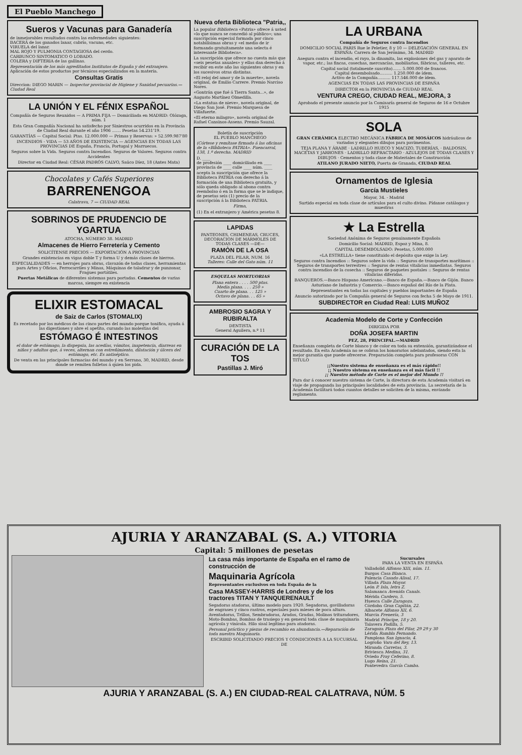El Pueblo Manchego
Sueros y Vacunas para Ganadería
de inmejorables resultados contra las enfermedades siguientes:
BACERA de los ganados lanar, cabrío, vacuno, etc.
VIRUELA del lanar.
MAL ROJO Y PULMONIA CONTAGIOSA del cerdo.
CARBUNCO SINTOMATICO O LOBADO.
COLERA y DIFTERIA de las gallinas.
Representación de los más agreditados Institutos de España y del extranjero. Aplicación de estos productos por técnicos especializados en la materia.
Consultas Gratis
Direccion: DIEGO MARIN — Inspector provincial de Higiene y Sanidad pecuarias.—Ciudad Real
LA UNIÓN Y EL FÉNIX ESPAÑOL
Compañía de Seguros Reunidos — A PRIMA FIJA — Domiciliada en MADRID: Olózaga, núm. 1
Esta Gran Compañía Nacional ha satisfecho por Siniestros ocurridos en la Provincia de Ciudad Real durante el año 1906 ....... Pesetas 54.231'19.
GARANTÍAS — Capital Social: Ptas. 12.000.000 — Primas y Reservas: » 52.599.987'80
INCENDIOS - VIDA — 53 AÑOS DE EXISTENCIA — AGENCIAS EN TODAS LAS PROVINCIAS DE España, Francia, Portugal y Marruecos.
Seguros sobre la Vida. Seguros contra Incendios. Seguros de Valores. Seguros contra Accidentes
Director en Ciudad Real: CÉSAR PADRÓS CALVO, Saúco Díez, 18 (Antes Mata)
Chocolates y Cafés Superiores
BARRENENGOA
Calatrava, 7 — CIUDAD REAL
SOBRINOS DE PRUDENCIO DE YGARTUA
ATOCHA, NÚMERO 38. MADRID
Almacenes de Hierro Ferretería y Cemento
SOLICÍTENSE PRECIOS — EXPORTACIÓN A PROVINCIAS
Grandes existencias en vigas doble T y forma U y demás clases de hierros.
ESPECIALIDADES — en herrajes para obras, clavazón de todas clases, herramientas para Artes y Oficios, Ferrocarriles y Minas, Máquinas de taladrar y de punzonar, Fragues portátiles.
Puertas Metálicas de diferentes sistemas para portadas. Cementos de varias marcas, siempre en existencia
ELIXIR ESTOMACAL
de Saiz de Carlos (STOMALIX)
Es recetado por los médicos de las cinco partes del mundo porque tonifica, ayuda á las digestiones y abre el apetito, curando las molestias del
ESTÓMAGO É INTESTINOS
el dolor de estómago, la dispepsia, las acedías, vómitos, inapetencia, diarreas en niños y adultos que, á veces, alternan con estreñimiento, dilatación y úlcera del estómago, etc. Es antiséptico.
De venta en las principales farmacias del mundo y en Serrano, 30, MADRID, desde donde se remiten folletos á quien los pida.
Nueva oferta Biblioteca "Patria,,
La popular Biblioteca «Patria» ofrece á usted «lo que nunca se concedió al público»; una suscripción especial formada por cinco notabilísimas obras y «el medio de ir formando gratuitamente una selecta é interesante Biblioteca».
La suscripción que ofrece no cuesta más que «seis pesetas anuales» y ellas dan derecho á recibir en este año las siguientes obras y en los sucesivos otras distintas.
«El reloj del amor y de la muerte», novela original, de Emilio Carrere. Premio Narciso Nores.
«Gontrán que fué á Tierra Santa...», de Augusto Martínez Olmedilla.
«La estatua de nieve», novela original, de Diego San José. Premio Marquesa de Villafuerte.
«El eterno milagro», novela original de Rafael Cansinos-Assens. Premio Sauzal.
Boletín de suscripción
EL PUEBLO MANCHEGO
(Córtese y remítase firmado á las oficinas de la «Biblioteca PATRIA». Fuencarral, 138, 1.º derecha. MADRID
D. ____
de profesión ____ domiciliado en ____ provincia de ____ calle ____ núm. ____
acepta la suscripción que ofrece la Biblioteca PATRIA con derecho á la formación de una Biblioteca gratuita, y sólo queda obligado al abono contra reembolso ó en la forma que se le indique, de pesetas seis (1) precio de la suscripción á la Biblioteca PATRIA.
Firma,
(1) En el extranjero y América pesetas 8.
LAPIDAS
PANTEONES, CHIMENEAS, CRUCES, DECORACION DE MÁRMOLES DE TODAS CLASES —DE—
RAMÒN DE LA OSA
PLAZA DEL PILAR, NUM. 16
Talleres: Calle del Gato núm. 11
ESQUELAS MORTUORIAS
Plana entera . . . . 500 ptas.
Media plana. . . . 250 »
Cuarto de plana. . . 125 »
Octavo de plana. . . 65 »
AMBROSIO SAGRA Y RUBIRALTA
DENTISTA
General Aguilera, n.º 11
CURACIÓN DE LA TOS
Pastillas J. Miró
LA URBANA
Compañía de Seguros contra Incendios
DOMICILIO SOCIAL PARIS Rue le Peletier, 8 y 10 — DELEGACIÓN GENERAL EN ESPAÑA: Carrera de San Jerónimo, 34. MADRID
Asegura contra el incendio, el rayo, la dinamita, las explosiones del gas y aparato de vapor, etc.; las fincas, cosechas, mercancías, mobiliarios, fábricas, talleres, etc.
Capital social (totalmente suscrito)....... 5.000.000 de francos.
Capital desembolsado.......... 1.250.000 de ídem.
Activo de la Compañía.......... 117.546.000 de ídem.
AGENCIAS EN TODAS LAS PROVINCIAS DE ESPAÑA
DIRECTOR en la PROVINCIA de CIUDAD REAL
VENTURA CREGO, CIUDAD REAL, MEJORA, 3
Aprobado el presente anuncio por la Comisaría general de Seguros de 16 e Octubre 1915
SOLA
GRAN CERÁMICA ELECTRO MECÁNICA FÁBRICA DE MOSÁICOS hidráulicos de variados y elegantes dibujos para pavimentos.
TEJA PLANA Y ÁRABE · LADRILLO HUECO Y MACIZO, TUBERÍAS, · BALDOSIN, MACETAS Y JARRONES · LADRILLO REFRACTARIO · AZULEJOS DE TODAS CLASES Y DIBUJOS · Cementos y toda clase de Materiales de Construcción
ATILANO JURADO NIETO, Puerta de Granada, CIUDAD REAL
Ornamentos de Iglesia
García Mustieles
Mayor, 34. - Madrid
Surtido especial en toda clase de artículos para el culto divino. Pídanse catálogos y muestras
★ La Estrella
Sociedad Anónima de Seguros genuinamente Española
Domicilio Social: MADRID, Espoz y Mina, 8.
CAPITAL DESEMBOLSADO: Pesetas, 5.000.000
«LA ESTRELLA» tiene constituido el depósito que exige la Ley.
Seguros contra Incendios :: Seguros sobre la vida :: Seguros de transportes marítimos :: Seguros de transportes terrestres :: Seguros de rentas vitalicias inmediatas. Seguros contra incendios de la cosecha :: Seguros de paquetes postales :: Seguros de rentas vitalicias diferidas.
BANQUEROS.—Banco Hispano Americano.—Banco de España.—Banco de Gijón. Banco Asturiano de Industria y Comercio.—Banco español del Río de la Plata.
Representantes en todas las capitales y pueblos importantes de España
Anuncio autorizado por la Compañía general de Seguros con fecha 5 de Mayo de 1911.
SUBDIRECTOR en Ciudad Real: LUIS MUÑOZ
Academia Modelo de Corte y Confección
DIRIGIDA POR
DOÑA JOSEFA MARTIN
PEZ, 28, PRINCIPAL.—MADRID
Enseñanza completa de Corte blanco y de color en toda su extensión, garantizándose el resultado. En esta Academia no se cobran los honorarios adelantados, siendo esta la mejor garantía que puede ofrecerse. Preparación completa para profesoras CON TITULO
¡¡Nuestro sistema de enseñanza es el más rápido!!
¡¡ Nuestro sistema en enseñanza es el más fácil !!
¡¡ Nuestro método de Corte es el mejor del Mundo !!
Para dar á conocer nuestro sistema de Corte, la directora de esta Academia visitará en viaje de propaganda las principales localidades de esta provincia. La secretaría de la Academia facilitará todos cuantos detalles se soliciten de la misma, enviando reglamento.
AJURIA Y ARANZABAL (S. A.) VITORIA
Capital: 5 millones de pesetas
La casa más importante de España en el ramo de construcción de
Maquinaria Agrícola
Representantes exclusivos en toda España de la
Casa MASSEY-HARRIS de Londres y de los tractores TITAN Y TANQUERENAULT
Segadoras atadoras, último modelo para 1920. Segadoras, gavilladoras de engrases y cinco rastros, especiales para mieses de poca altura. Aventadoras, Trillos, Sembradoras, Arados, Gradas, Molinos trituradores, Moto-Bombas, Bombas de trasiego y en general toda clase de maquinaria agrícola y vinícola. Hilo sisal legítimo para atadoras.
Personal práctico y piezas de recambio en abundancia.—Reparación de toda nuestra Maquinaria.
ESCRIBID SOLICITANDO PRECIOS Y CONDICIONES A LA SUCURSAL DE
Sucursales
PARA LA VENTA EN ESPAÑA
Valladolid Alfonso XIII, núm. 11.
Burgos Casa Blanca.
Palencia Casado Alisal, 17.
Villada Plaza Mayor.
León P. Isla, letra Z.
Salamanca Avenida Canals.
Mérida Cardero, 5.
Huesca Calle Zaragoza.
Córdoba Gran Capitán, 22.
Albacete Alfonso XII, 6.
Murcia Frenería, 3
Madrid Príncipe, 18 y 20.
Talavera Padilla, 5.
Zaragoza Plaza del Pilar, 29 29 y 30
Lérida Rambla Fernando.
Pamplona San Ignacio, 4.
Logroño Vara del Rey, 13.
Miranda Carretas, 3.
Briviesca Medina, 31.
Oviedo Fray Ceferino, 8.
Lugo Reina, 21.
Pontevedra García Camba.
AJURIA Y ARANZABAL (S. A.) EN CIUDAD-REAL CALATRAVA, NÚM. 5